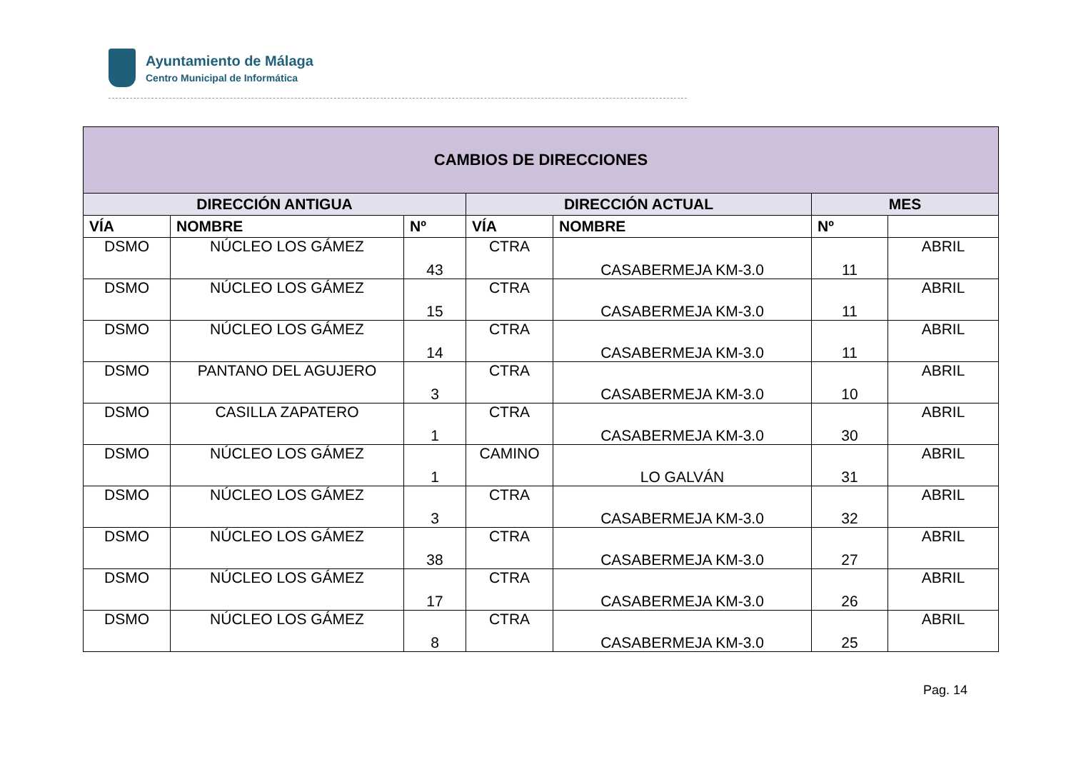Ayuntamiento de Málaga
Centro Municipal de Informática
| CAMBIOS DE DIRECCIONES | | | | | | |
| --- | --- | --- | --- | --- | --- | --- |
| DIRECCIÓN ANTIGUA | | | DIRECCIÓN ACTUAL | | MES | |
| VÍA | NOMBRE | Nº | VÍA | NOMBRE | Nº | |
| DSMO | NÚCLEO LOS GÁMEZ | 43 | CTRA | CASABERMEJA KM-3.0 | 11 | ABRIL |
| DSMO | NÚCLEO LOS GÁMEZ | 15 | CTRA | CASABERMEJA KM-3.0 | 11 | ABRIL |
| DSMO | NÚCLEO LOS GÁMEZ | 14 | CTRA | CASABERMEJA KM-3.0 | 11 | ABRIL |
| DSMO | PANTANO DEL AGUJERO | 3 | CTRA | CASABERMEJA KM-3.0 | 10 | ABRIL |
| DSMO | CASILLA ZAPATERO | 1 | CTRA | CASABERMEJA KM-3.0 | 30 | ABRIL |
| DSMO | NÚCLEO LOS GÁMEZ | 1 | CAMINO | LO GALVÁN | 31 | ABRIL |
| DSMO | NÚCLEO LOS GÁMEZ | 3 | CTRA | CASABERMEJA KM-3.0 | 32 | ABRIL |
| DSMO | NÚCLEO LOS GÁMEZ | 38 | CTRA | CASABERMEJA KM-3.0 | 27 | ABRIL |
| DSMO | NÚCLEO LOS GÁMEZ | 17 | CTRA | CASABERMEJA KM-3.0 | 26 | ABRIL |
| DSMO | NÚCLEO LOS GÁMEZ | 8 | CTRA | CASABERMEJA KM-3.0 | 25 | ABRIL |
Pag. 14